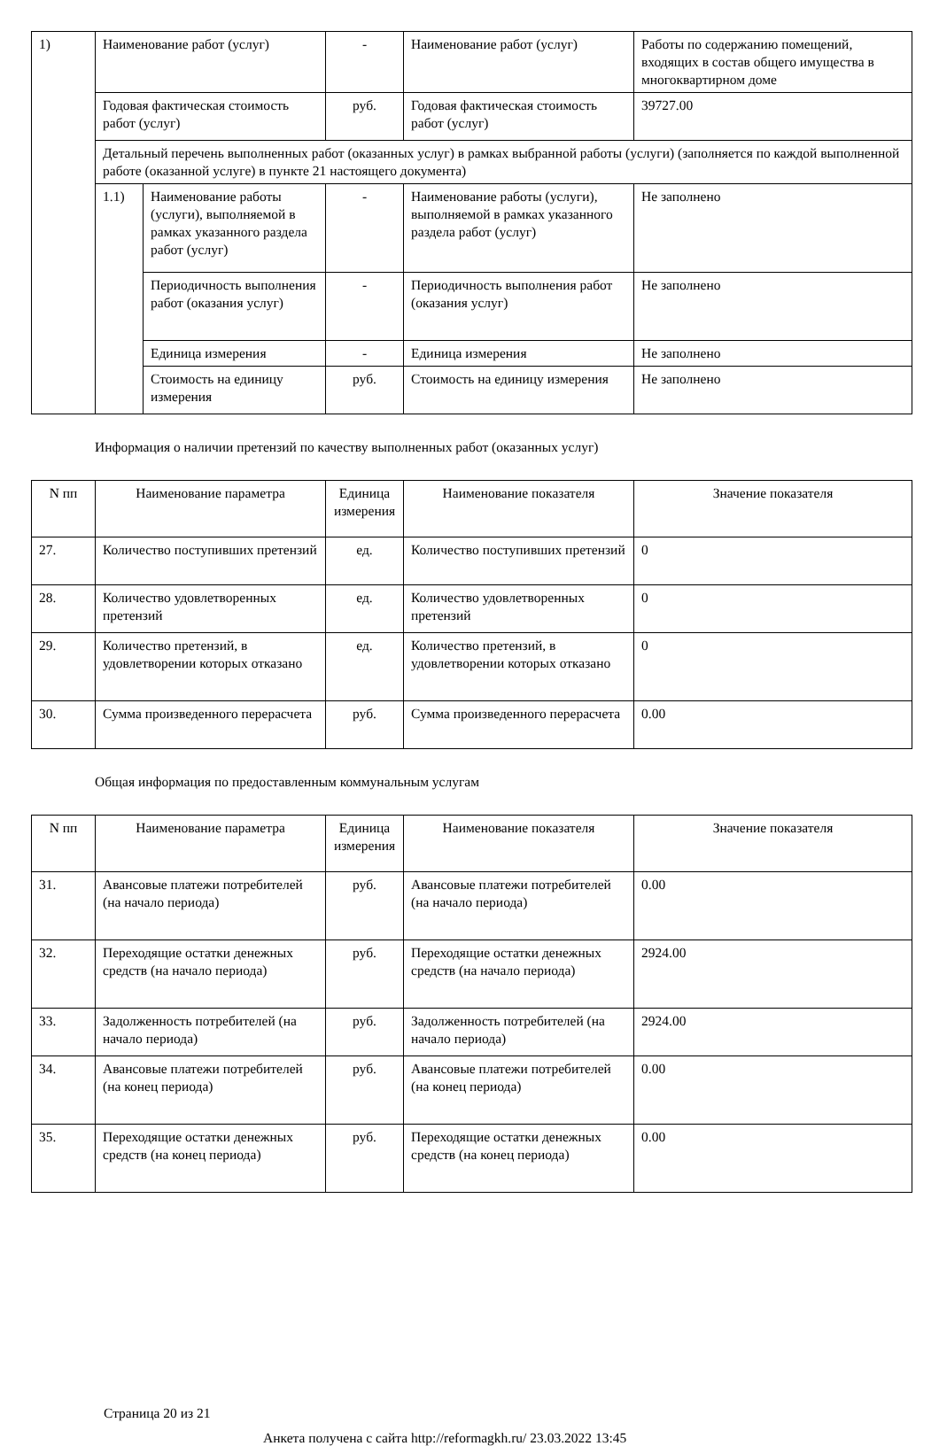| 1) | Наименование работ (услуг) | | - | Наименование работ (услуг) | Работы по содержанию помещений, входящих в состав общего имущества в многоквартирном доме |
| | Годовая фактическая стоимость работ (услуг) | | руб. | Годовая фактическая стоимость работ (услуг) | 39727.00 |
| | Детальный перечень выполненных работ (оказанных услуг) в рамках выбранной работы (услуги) (заполняется по каждой выполненной работе (оказанной услуге) в пункте 21 настоящего документа) | | | | |
| | 1.1) | Наименование работы (услуги), выполняемой в рамках указанного раздела работ (услуг) | - | Наименование работы (услуги), выполняемой в рамках указанного раздела работ (услуг) | Не заполнено |
| | | Периодичность выполнения работ (оказания услуг) | - | Периодичность выполнения работ (оказания услуг) | Не заполнено |
| | | Единица измерения | - | Единица измерения | Не заполнено |
| | | Стоимость на единицу измерения | руб. | Стоимость на единицу измерения | Не заполнено |
Информация о наличии претензий по качеству выполненных работ (оказанных услуг)
| N пп | Наименование параметра | Единица измерения | Наименование показателя | Значение показателя |
| --- | --- | --- | --- | --- |
| 27. | Количество поступивших претензий | ед. | Количество поступивших претензий | 0 |
| 28. | Количество удовлетворенных претензий | ед. | Количество удовлетворенных претензий | 0 |
| 29. | Количество претензий, в удовлетворении которых отказано | ед. | Количество претензий, в удовлетворении которых отказано | 0 |
| 30. | Сумма произведенного перерасчета | руб. | Сумма произведенного перерасчета | 0.00 |
Общая информация по предоставленным коммунальным услугам
| N пп | Наименование параметра | Единица измерения | Наименование показателя | Значение показателя |
| --- | --- | --- | --- | --- |
| 31. | Авансовые платежи потребителей (на начало периода) | руб. | Авансовые платежи потребителей (на начало периода) | 0.00 |
| 32. | Переходящие остатки денежных средств (на начало периода) | руб. | Переходящие остатки денежных средств (на начало периода) | 2924.00 |
| 33. | Задолженность потребителей (на начало периода) | руб. | Задолженность потребителей (на начало периода) | 2924.00 |
| 34. | Авансовые платежи потребителей (на конец периода) | руб. | Авансовые платежи потребителей (на конец периода) | 0.00 |
| 35. | Переходящие остатки денежных средств (на конец периода) | руб. | Переходящие остатки денежных средств (на конец периода) | 0.00 |
Страница 20 из 21
Анкета получена с сайта http://reformagkh.ru/ 23.03.2022 13:45